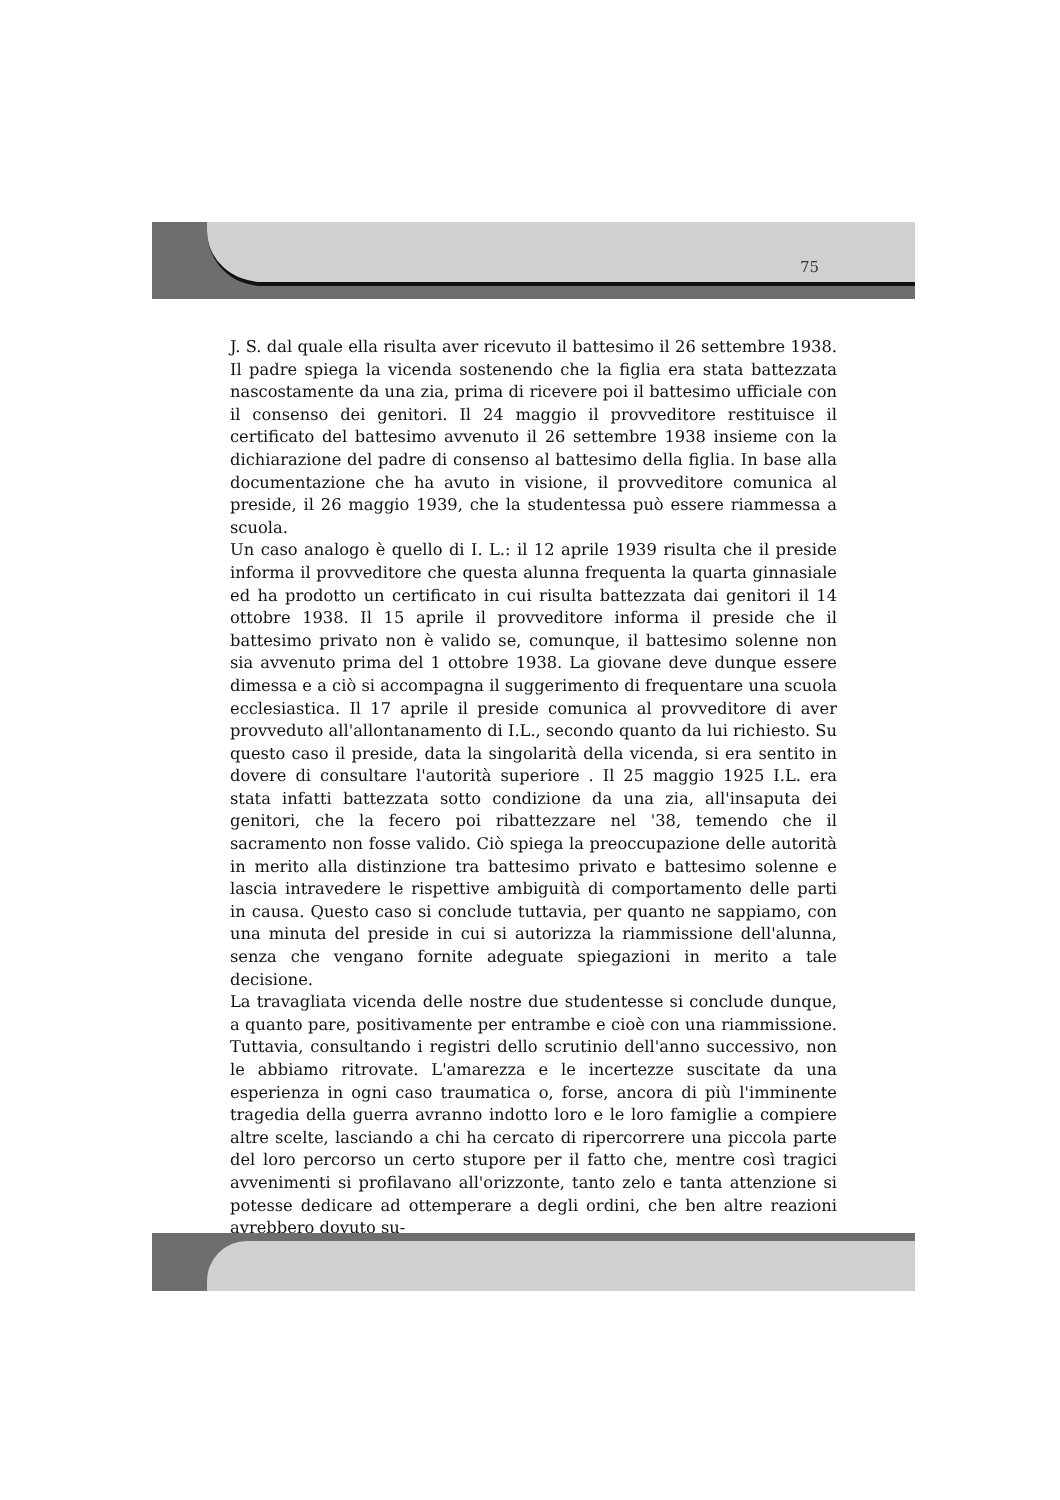75
J. S. dal quale ella risulta aver ricevuto il battesimo il 26 settembre 1938. Il padre spiega la vicenda sostenendo che la figlia era stata battezzata nascostamente da una zia, prima di ricevere poi il battesimo ufficiale con il consenso dei genitori. Il 24 maggio il provveditore restituisce il certificato del battesimo avvenuto il 26 settembre 1938 insieme con la dichiarazione del padre di consenso al battesimo della figlia. In base alla documentazione che ha avuto in visione, il provveditore comunica al preside, il 26 maggio 1939, che la studentessa può essere riammessa a scuola.
Un caso analogo è quello di I. L.: il 12 aprile 1939 risulta che il preside informa il provveditore che questa alunna frequenta la quarta ginnasiale ed ha prodotto un certificato in cui risulta battezzata dai genitori il 14 ottobre 1938. Il 15 aprile il provveditore informa il preside che il battesimo privato non è valido se, comunque, il battesimo solenne non sia avvenuto prima del 1 ottobre 1938. La giovane deve dunque essere dimessa e a ciò si accompagna il suggerimento di frequentare una scuola ecclesiastica. Il 17 aprile il preside comunica al provveditore di aver provveduto all'allontanamento di I.L., secondo quanto da lui richiesto. Su questo caso il preside, data la singolarità della vicenda, si era sentito in dovere di consultare l'autorità superiore . Il 25 maggio 1925 I.L. era stata infatti battezzata sotto condizione da una zia, all'insaputa dei genitori, che la fecero poi ribattezzare nel '38, temendo che il sacramento non fosse valido. Ciò spiega la preoccupazione delle autorità in merito alla distinzione tra battesimo privato e battesimo solenne e lascia intravedere le rispettive ambiguità di comportamento delle parti in causa. Questo caso si conclude tuttavia, per quanto ne sappiamo, con una minuta del preside in cui si autorizza la riammissione dell'alunna, senza che vengano fornite adeguate spiegazioni in merito a tale decisione.
La travagliata vicenda delle nostre due studentesse si conclude dunque, a quanto pare, positivamente per entrambe e cioè con una riammissione. Tuttavia, consultando i registri dello scrutinio dell'anno successivo, non le abbiamo ritrovate. L'amarezza e le incertezze suscitate da una esperienza in ogni caso traumatica o, forse, ancora di più l'imminente tragedia della guerra avranno indotto loro e le loro famiglie a compiere altre scelte, lasciando a chi ha cercato di ripercorrere una piccola parte del loro percorso un certo stupore per il fatto che, mentre così tragici avvenimenti si profilavano all'orizzonte, tanto zelo e tanta attenzione si potesse dedicare ad ottemperare a degli ordini, che ben altre reazioni avrebbero dovuto su-